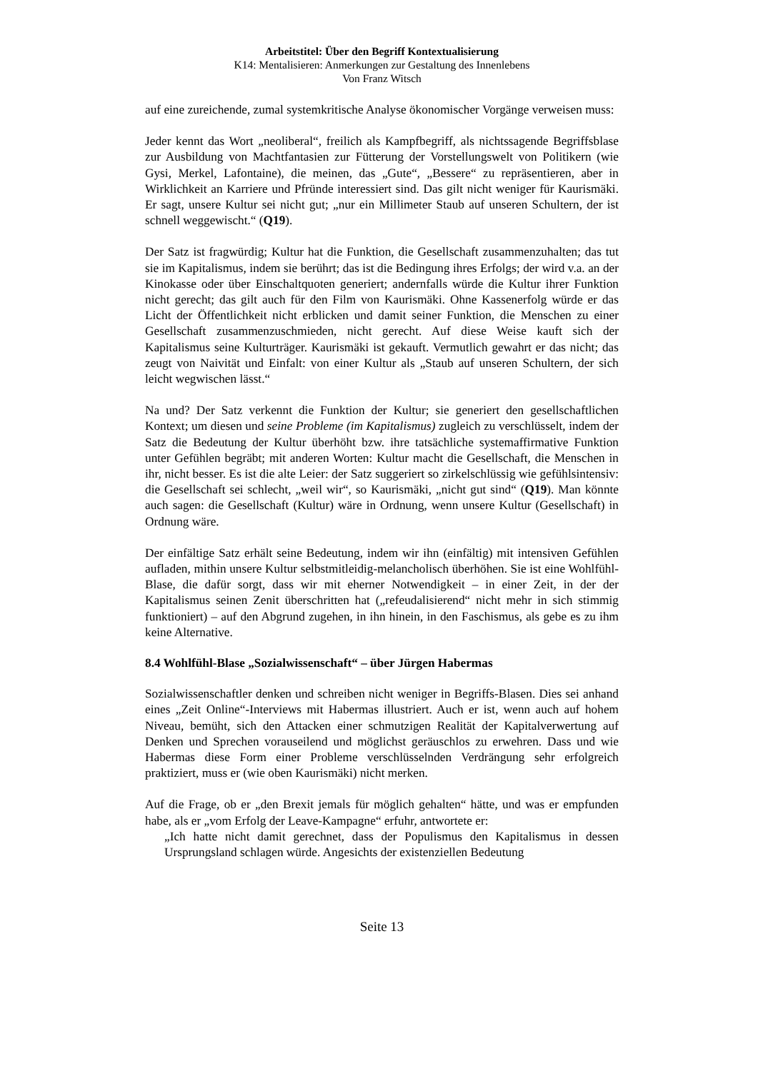Arbeitstitel: Über den Begriff Kontextualisierung
K14: Mentalisieren: Anmerkungen zur Gestaltung des Innenlebens
Von Franz Witsch
auf eine zureichende, zumal systemkritische Analyse ökonomischer Vorgänge verweisen muss:
Jeder kennt das Wort „neoliberal“, freilich als Kampfbegriff, als nichtssagende Begriffsblase zur Ausbildung von Machtfantasien zur Fütterung der Vorstellungswelt von Politikern (wie Gysi, Merkel, Lafontaine), die meinen, das „Gute“, „Bessere“ zu repräsentieren, aber in Wirklichkeit an Karriere und Pfründe interessiert sind. Das gilt nicht weniger für Kaurismäki. Er sagt, unsere Kultur sei nicht gut; „nur ein Millimeter Staub auf unseren Schultern, der ist schnell weggewischt.“ (Q19).
Der Satz ist fragwürdig; Kultur hat die Funktion, die Gesellschaft zusammenzuhalten; das tut sie im Kapitalismus, indem sie berührt; das ist die Bedingung ihres Erfolgs; der wird v.a. an der Kinokasse oder über Einschaltquoten generiert; andernfalls würde die Kultur ihrer Funktion nicht gerecht; das gilt auch für den Film von Kaurismäki. Ohne Kassenerfolg würde er das Licht der Öffentlichkeit nicht erblicken und damit seiner Funktion, die Menschen zu einer Gesellschaft zusammenzuschmieden, nicht gerecht. Auf diese Weise kauft sich der Kapitalismus seine Kulturträger. Kaurismäki ist gekauft. Vermutlich gewahrt er das nicht; das zeugt von Naivität und Einfalt: von einer Kultur als „Staub auf unseren Schultern, der sich leicht wegwischen lässt.“
Na und? Der Satz verkennt die Funktion der Kultur; sie generiert den gesellschaftlichen Kontext; um diesen und seine Probleme (im Kapitalismus) zugleich zu verschlüsselt, indem der Satz die Bedeutung der Kultur überhöht bzw. ihre tatsächliche systemaffirmative Funktion unter Gefühlen begräbt; mit anderen Worten: Kultur macht die Gesellschaft, die Menschen in ihr, nicht besser. Es ist die alte Leier: der Satz suggeriert so zirkelschlüssig wie gefühlsintensiv: die Gesellschaft sei schlecht, „weil wir“, so Kaurismäki, „nicht gut sind“ (Q19). Man könnte auch sagen: die Gesellschaft (Kultur) wäre in Ordnung, wenn unsere Kultur (Gesellschaft) in Ordnung wäre.
Der einfältige Satz erhält seine Bedeutung, indem wir ihn (einfältig) mit intensiven Gefühlen aufladen, mithin unsere Kultur selbstmitleidig-melancholisch überhöhen. Sie ist eine Wohlfühl-Blase, die dafür sorgt, dass wir mit eherner Notwendigkeit – in einer Zeit, in der der Kapitalismus seinen Zenit überschritten hat („refeudalisierend“ nicht mehr in sich stimmig funktioniert) – auf den Abgrund zugehen, in ihn hinein, in den Faschismus, als gebe es zu ihm keine Alternative.
8.4 Wohlfühl-Blase „Sozialwissenschaft“ – über Jürgen Habermas
Sozialwissenschaftler denken und schreiben nicht weniger in Begriffs-Blasen. Dies sei anhand eines „Zeit Online“-Interviews mit Habermas illustriert. Auch er ist, wenn auch auf hohem Niveau, bemüht, sich den Attacken einer schmutzigen Realität der Kapitalverwertung auf Denken und Sprechen vorauseilend und möglichst geräuschlos zu erwehren. Dass und wie Habermas diese Form einer Probleme verschlüsselnden Verdrängung sehr erfolgreich praktiziert, muss er (wie oben Kaurismäki) nicht merken.
Auf die Frage, ob er „den Brexit jemals für möglich gehalten“ hätte, und was er empfunden habe, als er „vom Erfolg der Leave-Kampagne“ erfuhr, antwortete er:
„Ich hatte nicht damit gerechnet, dass der Populismus den Kapitalismus in dessen Ursprungsland schlagen würde. Angesichts der existenziellen Bedeutung
Seite 13